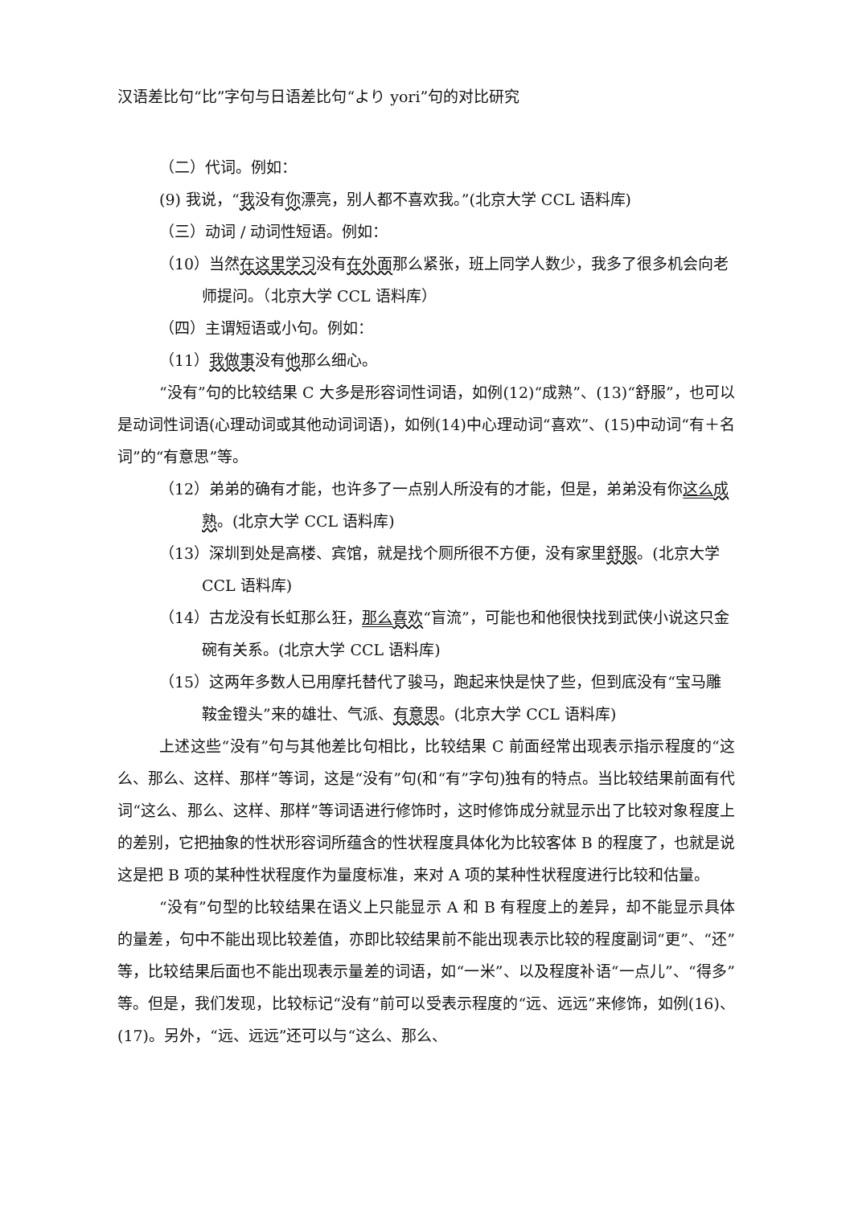汉语差比句“比”字句与日语差比句“より yori”句的对比研究
（二）代词。例如：
(9) 我说，“我没有你漂亮，别人都不喜欢我。”(北京大学 CCL 语料库)
（三）动词 / 动词性短语。例如：
（10）当然在这里学习没有在外面那么紧张，班上同学人数少，我多了很多机会向老师提问。（北京大学 CCL 语料库）
（四）主谓短语或小句。例如：
（11）我做事没有他那么细心。
“没有”句的比较结果 C 大多是形容词性词语，如例(12)“成熟”、(13)“舒服”，也可以是动词性词语(心理动词或其他动词词语)，如例(14)中心理动词“喜欢”、(15)中动词“有＋名词”的“有意思”等。
（12）弟弟的确有才能，也许多了一点别人所没有的才能，但是，弟弟没有你这么 成熟。(北京大学 CCL 语料库)
（13）深圳到处是高楼、宾馆，就是找个厕所很不方便，没有家里舒服。(北京大学 CCL 语料库)
（14）古龙没有长虹那么狂，那么 喜欢“盲流”，可能也和他很快找到武侠小说这只金碗有关系。(北京大学 CCL 语料库)
（15）这两年多数人已用摩托替代了骏马，跑起来快是快了些，但到底没有“宝马雕鞍金镫头”来的雄壮、气派、有意思。(北京大学 CCL 语料库)
上述这些“没有”句与其他差比句相比，比较结果 C 前面经常出现表示指示程度的“这么、那么、这样、那样”等词，这是“没有”句(和“有”字句)独有的特点。当比较结果前面有代词“这么、那么、这样、那样”等词语进行修饰时，这时修饰成分就显示出了比较对象程度上的差别，它把抽象的性状形容词所蕴含的性状程度具体化为比较客体 B 的程度了，也就是说这是把 B 项的某种性状程度作为量度标准，来对 A 项的某种性状程度进行比较和估量。
“没有”句型的比较结果在语义上只能显示 A 和 B 有程度上的差异，却不能显示具体的量差，句中不能出现比较差值，亦即比较结果前不能出现表示比较的程度副词“更”、“还”等，比较结果后面也不能出现表示量差的词语，如“一米”、以及程度补语“一点儿”、“得多”等。但是，我们发现，比较标记“没有”前可以受表示程度的“远、远远”来修饰，如例(16)、(17)。另外，“远、远远”还可以与“这么、那么、